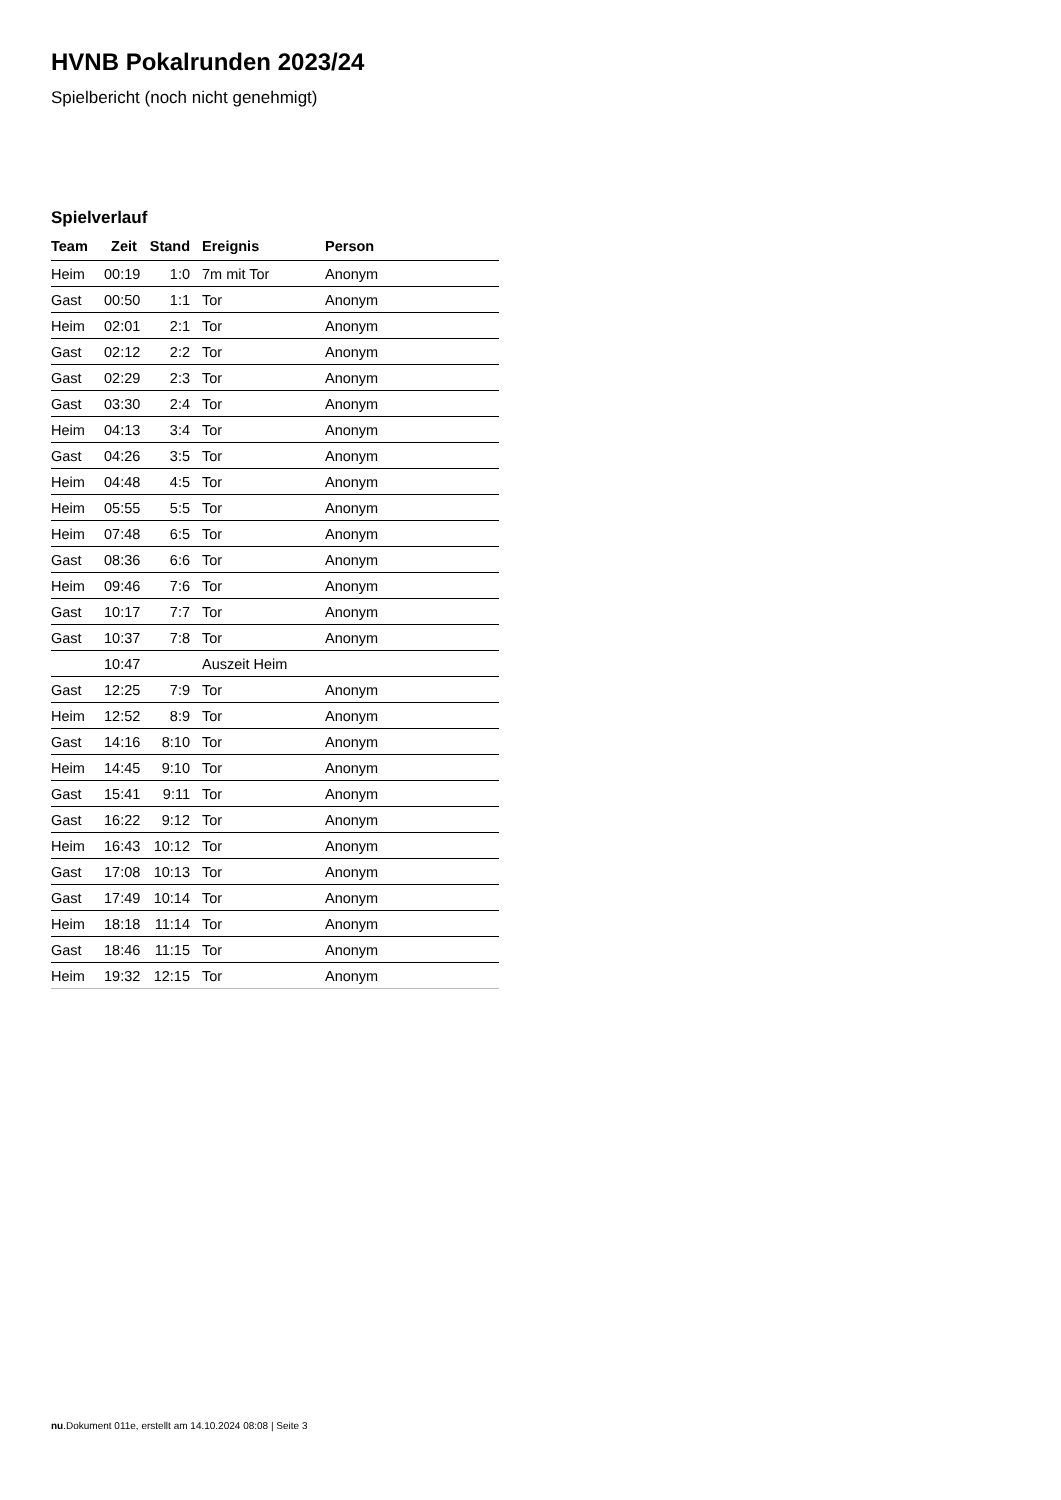HVNB Pokalrunden 2023/24
Spielbericht (noch nicht genehmigt)
Spielverlauf
| Team | Zeit | Stand | Ereignis | Person |
| --- | --- | --- | --- | --- |
| Heim | 00:19 | 1:0 | 7m mit Tor | Anonym |
| Gast | 00:50 | 1:1 | Tor | Anonym |
| Heim | 02:01 | 2:1 | Tor | Anonym |
| Gast | 02:12 | 2:2 | Tor | Anonym |
| Gast | 02:29 | 2:3 | Tor | Anonym |
| Gast | 03:30 | 2:4 | Tor | Anonym |
| Heim | 04:13 | 3:4 | Tor | Anonym |
| Gast | 04:26 | 3:5 | Tor | Anonym |
| Heim | 04:48 | 4:5 | Tor | Anonym |
| Heim | 05:55 | 5:5 | Tor | Anonym |
| Heim | 07:48 | 6:5 | Tor | Anonym |
| Gast | 08:36 | 6:6 | Tor | Anonym |
| Heim | 09:46 | 7:6 | Tor | Anonym |
| Gast | 10:17 | 7:7 | Tor | Anonym |
| Gast | 10:37 | 7:8 | Tor | Anonym |
| | 10:47 | | Auszeit Heim | |
| Gast | 12:25 | 7:9 | Tor | Anonym |
| Heim | 12:52 | 8:9 | Tor | Anonym |
| Gast | 14:16 | 8:10 | Tor | Anonym |
| Heim | 14:45 | 9:10 | Tor | Anonym |
| Gast | 15:41 | 9:11 | Tor | Anonym |
| Gast | 16:22 | 9:12 | Tor | Anonym |
| Heim | 16:43 | 10:12 | Tor | Anonym |
| Gast | 17:08 | 10:13 | Tor | Anonym |
| Gast | 17:49 | 10:14 | Tor | Anonym |
| Heim | 18:18 | 11:14 | Tor | Anonym |
| Gast | 18:46 | 11:15 | Tor | Anonym |
| Heim | 19:32 | 12:15 | Tor | Anonym |
nu.Dokument 011e, erstellt am 14.10.2024 08:08 | Seite 3